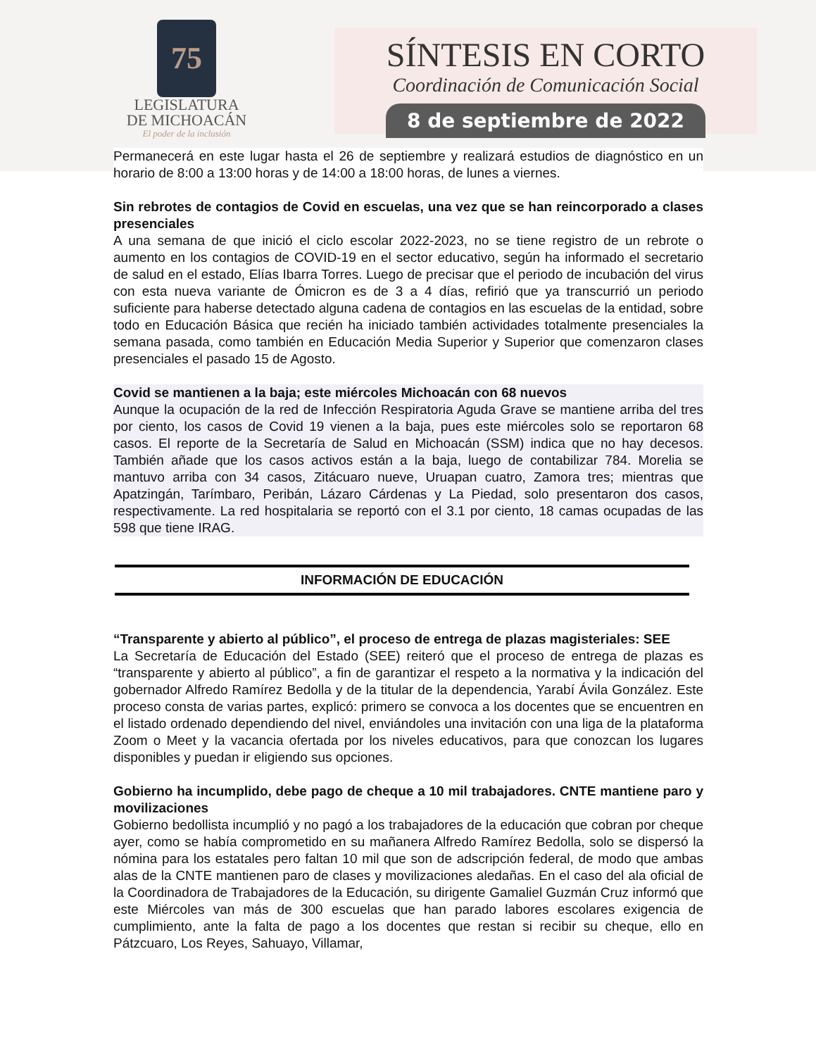75
LEGISLATURA
DE MICHOACÁN
El poder de la inclusión
SÍNTESIS EN CORTO
Coordinación de Comunicación Social
8 de septiembre de 2022
Permanecerá en este lugar hasta el 26 de septiembre y realizará estudios de diagnóstico en un horario de 8:00 a 13:00 horas y de 14:00 a 18:00 horas, de lunes a viernes.
Sin rebrotes de contagios de Covid en escuelas, una vez que se han reincorporado a clases presenciales
A una semana de que inició el ciclo escolar 2022-2023, no se tiene registro de un rebrote o aumento en los contagios de COVID-19 en el sector educativo, según ha informado el secretario de salud en el estado, Elías Ibarra Torres. Luego de precisar que el periodo de incubación del virus con esta nueva variante de Ómicron es de 3 a 4 días, refirió que ya transcurrió un periodo suficiente para haberse detectado alguna cadena de contagios en las escuelas de la entidad, sobre todo en Educación Básica que recién ha iniciado también actividades totalmente presenciales la semana pasada, como también en Educación Media Superior y Superior que comenzaron clases presenciales el pasado 15 de Agosto.
Covid se mantienen a la baja; este miércoles Michoacán con 68 nuevos
Aunque la ocupación de la red de Infección Respiratoria Aguda Grave se mantiene arriba del tres por ciento, los casos de Covid 19 vienen a la baja, pues este miércoles solo se reportaron 68 casos. El reporte de la Secretaría de Salud en Michoacán (SSM) indica que no hay decesos. También añade que los casos activos están a la baja, luego de contabilizar 784. Morelia se mantuvo arriba con 34 casos, Zitácuaro nueve, Uruapan cuatro, Zamora tres; mientras que Apatzingán, Tarímbaro, Peribán, Lázaro Cárdenas y La Piedad, solo presentaron dos casos, respectivamente. La red hospitalaria se reportó con el 3.1 por ciento, 18 camas ocupadas de las 598 que tiene IRAG.
INFORMACIÓN DE EDUCACIÓN
“Transparente y abierto al público”, el proceso de entrega de plazas magisteriales: SEE
La Secretaría de Educación del Estado (SEE) reiteró que el proceso de entrega de plazas es “transparente y abierto al público”, a fin de garantizar el respeto a la normativa y la indicación del gobernador Alfredo Ramírez Bedolla y de la titular de la dependencia, Yarabí Ávila González. Este proceso consta de varias partes, explicó: primero se convoca a los docentes que se encuentren en el listado ordenado dependiendo del nivel, enviándoles una invitación con una liga de la plataforma Zoom o Meet y la vacancia ofertada por los niveles educativos, para que conozcan los lugares disponibles y puedan ir eligiendo sus opciones.
Gobierno ha incumplido, debe pago de cheque a 10 mil trabajadores. CNTE mantiene paro y movilizaciones
Gobierno bedollista incumplió y no pagó a los trabajadores de la educación que cobran por cheque ayer, como se había comprometido en su mañanera Alfredo Ramírez Bedolla, solo se dispersó la nómina para los estatales pero faltan 10 mil que son de adscripción federal, de modo que ambas alas de la CNTE mantienen paro de clases y movilizaciones aledañas. En el caso del ala oficial de la Coordinadora de Trabajadores de la Educación, su dirigente Gamaliel Guzmán Cruz informó que este Miércoles van más de 300 escuelas que han parado labores escolares exigencia de cumplimiento, ante la falta de pago a los docentes que restan si recibir su cheque, ello en Pátzcuaro, Los Reyes, Sahuayo, Villamar,